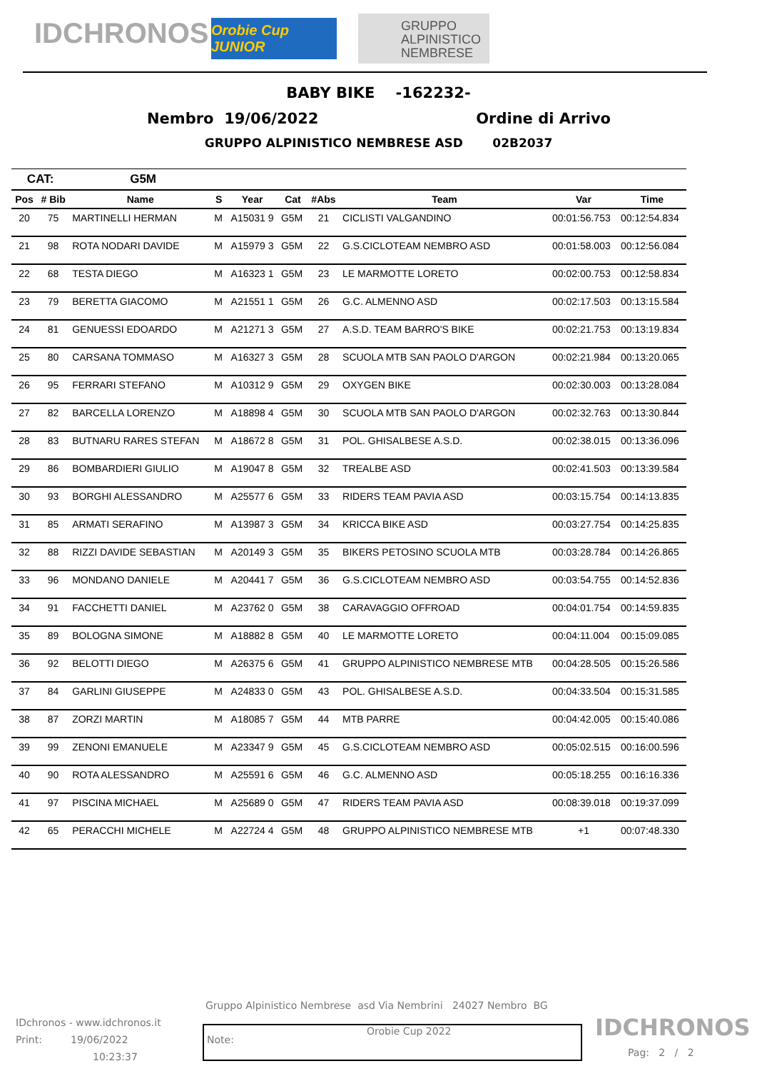IDCHRONOS
Orobie Cup JUNIOR
GRUPPO ALPINISTICO NEMBRESE
BABY BIKE -162232-
Nembro 19/06/2022 Ordine di Arrivo
GRUPPO ALPINISTICO NEMBRESE ASD 02B2037
| CAT: | | G5M | | | | | | | |
| --- | --- | --- | --- | --- | --- | --- | --- | --- | --- |
| Pos | # Bib | Name | S | Year | Cat | #Abs | Team | Var | Time |
| 20 | 75 | MARTINELLI HERMAN | M | A15031 9 | G5M | 21 | CICLISTI VALGANDINO | 00:01:56.753 | 00:12:54.834 |
| 21 | 98 | ROTA NODARI DAVIDE | M | A15979 3 | G5M | 22 | G.S.CICLOTEAM NEMBRO ASD | 00:01:58.003 | 00:12:56.084 |
| 22 | 68 | TESTA DIEGO | M | A16323 1 | G5M | 23 | LE MARMOTTE LORETO | 00:02:00.753 | 00:12:58.834 |
| 23 | 79 | BERETTA GIACOMO | M | A21551 1 | G5M | 26 | G.C. ALMENNO ASD | 00:02:17.503 | 00:13:15.584 |
| 24 | 81 | GENUESSI EDOARDO | M | A21271 3 | G5M | 27 | A.S.D. TEAM BARRO'S BIKE | 00:02:21.753 | 00:13:19.834 |
| 25 | 80 | CARSANA TOMMASO | M | A16327 3 | G5M | 28 | SCUOLA MTB SAN PAOLO D'ARGON | 00:02:21.984 | 00:13:20.065 |
| 26 | 95 | FERRARI STEFANO | M | A10312 9 | G5M | 29 | OXYGEN BIKE | 00:02:30.003 | 00:13:28.084 |
| 27 | 82 | BARCELLA LORENZO | M | A18898 4 | G5M | 30 | SCUOLA MTB SAN PAOLO D'ARGON | 00:02:32.763 | 00:13:30.844 |
| 28 | 83 | BUTNARU RARES STEFAN | M | A18672 8 | G5M | 31 | POL. GHISALBESE A.S.D. | 00:02:38.015 | 00:13:36.096 |
| 29 | 86 | BOMBARDIERI GIULIO | M | A19047 8 | G5M | 32 | TREALBE ASD | 00:02:41.503 | 00:13:39.584 |
| 30 | 93 | BORGHI ALESSANDRO | M | A25577 6 | G5M | 33 | RIDERS TEAM PAVIA ASD | 00:03:15.754 | 00:14:13.835 |
| 31 | 85 | ARMATI SERAFINO | M | A13987 3 | G5M | 34 | KRICCA BIKE ASD | 00:03:27.754 | 00:14:25.835 |
| 32 | 88 | RIZZI DAVIDE SEBASTIAN | M | A20149 3 | G5M | 35 | BIKERS PETOSINO SCUOLA MTB | 00:03:28.784 | 00:14:26.865 |
| 33 | 96 | MONDANO DANIELE | M | A20441 7 | G5M | 36 | G.S.CICLOTEAM NEMBRO ASD | 00:03:54.755 | 00:14:52.836 |
| 34 | 91 | FACCHETTI DANIEL | M | A23762 0 | G5M | 38 | CARAVAGGIO OFFROAD | 00:04:01.754 | 00:14:59.835 |
| 35 | 89 | BOLOGNA SIMONE | M | A18882 8 | G5M | 40 | LE MARMOTTE LORETO | 00:04:11.004 | 00:15:09.085 |
| 36 | 92 | BELOTTI DIEGO | M | A26375 6 | G5M | 41 | GRUPPO ALPINISTICO NEMBRESE MTB | 00:04:28.505 | 00:15:26.586 |
| 37 | 84 | GARLINI GIUSEPPE | M | A24833 0 | G5M | 43 | POL. GHISALBESE A.S.D. | 00:04:33.504 | 00:15:31.585 |
| 38 | 87 | ZORZI MARTIN | M | A18085 7 | G5M | 44 | MTB PARRE | 00:04:42.005 | 00:15:40.086 |
| 39 | 99 | ZENONI EMANUELE | M | A23347 9 | G5M | 45 | G.S.CICLOTEAM NEMBRO ASD | 00:05:02.515 | 00:16:00.596 |
| 40 | 90 | ROTA ALESSANDRO | M | A25591 6 | G5M | 46 | G.C. ALMENNO ASD | 00:05:18.255 | 00:16:16.336 |
| 41 | 97 | PISCINA MICHAEL | M | A25689 0 | G5M | 47 | RIDERS TEAM PAVIA ASD | 00:08:39.018 | 00:19:37.099 |
| 42 | 65 | PERACCHI MICHELE | M | A22724 4 | G5M | 48 | GRUPPO ALPINISTICO NEMBRESE MTB | +1 | 00:07:48.330 |
Gruppo Alpinistico Nembrese asd Via Nembrini 24027 Nembro BG
IDchronos - www.idchronos.it
Print: 19/06/2022
10:23:37
Note:
Orobie Cup 2022
IDCHRONOS
Pag: 2 / 2